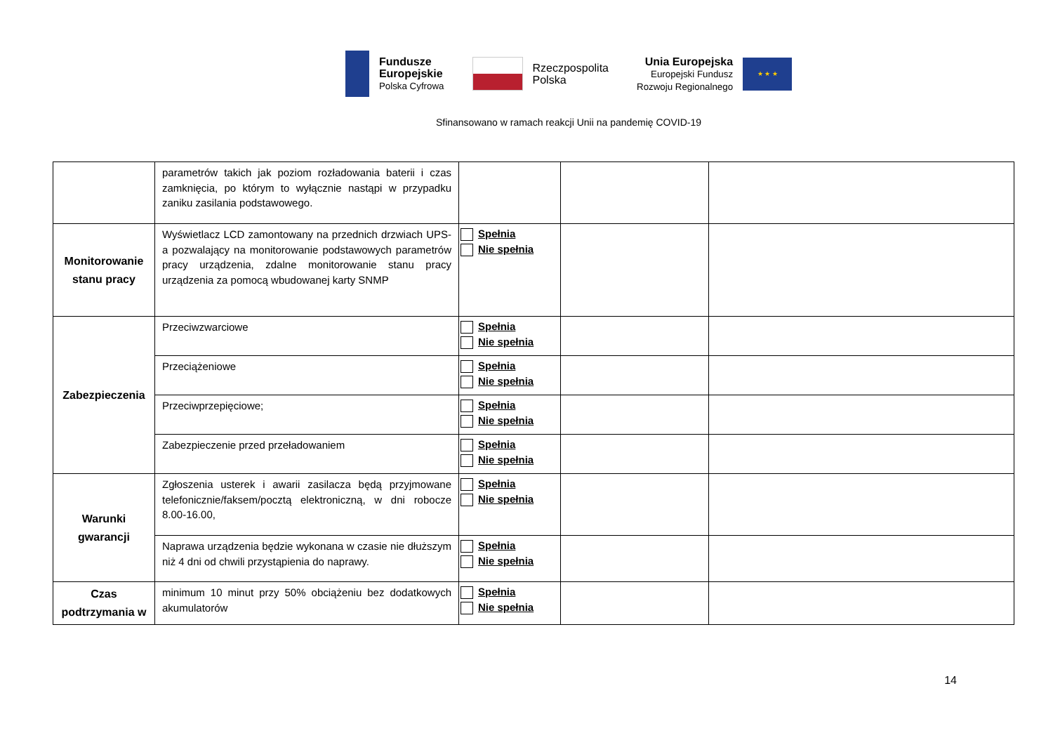Fundusze
Europejskie
Polska Cyfrowa
Rzeczpospolita
Polska
Unia Europejska
Europejski Fundusz
Rozwoju Regionalnego
★ ★ ★
Sfinansowano w ramach reakcji Unii na pandemię COVID-19
| | parametrów takich jak poziom rozładowania baterii i czas zamknięcia, po którym to wyłącznie nastąpi w przypadku zaniku zasilania podstawowego. | | | |
| Monitorowanie stanu pracy | Wyświetlacz LCD zamontowany na przednich drzwiach UPS-a pozwalający na monitorowanie podstawowych parametrów pracy urządzenia, zdalne monitorowanie stanu pracy urządzenia za pomocą wbudowanej karty SNMP | Spełnia Nie spełnia | | |
| Zabezpieczenia | Przeciwzwarciowe | Spełnia Nie spełnia | | |
| | Przeciążeniowe | Spełnia Nie spełnia | | |
| | Przeciwprzepięciowe; | Spełnia Nie spełnia | | |
| | Zabezpieczenie przed przeładowaniem | Spełnia Nie spełnia | | |
| Warunki gwarancji | Zgłoszenia usterek i awarii zasilacza będą przyjmowane telefonicznie/faksem/pocztą elektroniczną, w dni robocze 8.00-16.00, | Spełnia Nie spełnia | | |
| | Naprawa urządzenia będzie wykonana w czasie nie dłuższym niż 4 dni od chwili przystąpienia do naprawy. | Spełnia Nie spełnia | | |
| Czas podtrzymania w | minimum 10 minut przy 50% obciążeniu bez dodatkowych akumulatorów | Spełnia Nie spełnia | | |
14